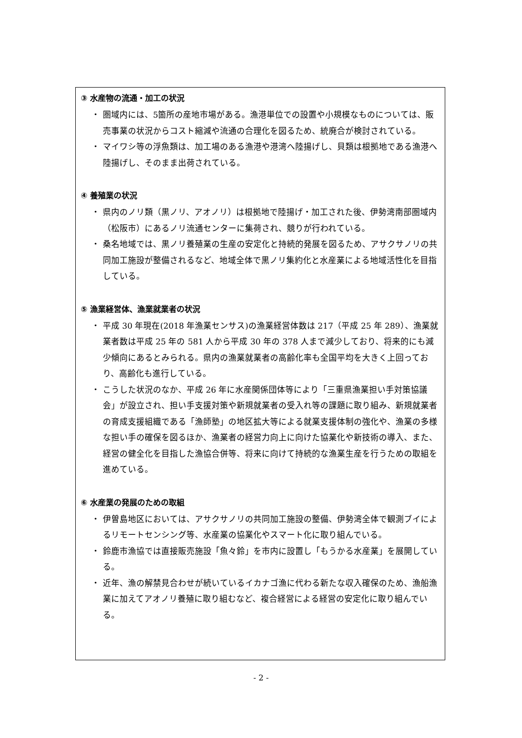③ 水産物の流通・加工の状況
・ 圏域内には、5箇所の産地市場がある。漁港単位での設置や小規模なものについては、販売事業の状況からコスト縮減や流通の合理化を図るため、統廃合が検討されている。
・ マイワシ等の浮魚類は、加工場のある漁港や港湾へ陸揚げし、貝類は根拠地である漁港へ陸揚げし、そのまま出荷されている。
④ 養殖業の状況
・ 県内のノリ類（黒ノリ、アオノリ）は根拠地で陸揚げ・加工された後、伊勢湾南部圏域内（松阪市）にあるノリ流通センターに集荷され、競りが行われている。
・ 桑名地域では、黒ノリ養殖業の生産の安定化と持続的発展を図るため、アサクサノリの共同加工施設が整備されるなど、地域全体で黒ノリ集約化と水産業による地域活性化を目指している。
⑤ 漁業経営体、漁業就業者の状況
・ 平成 30 年現在(2018 年漁業センサス)の漁業経営体数は 217（平成 25 年 289）、漁業就業者数は平成 25 年の 581 人から平成 30 年の 378 人まで減少しており、将来的にも減少傾向にあるとみられる。県内の漁業就業者の高齢化率も全国平均を大きく上回っており、高齢化も進行している。
・ こうした状況のなか、平成 26 年に水産関係団体等により「三重県漁業担い手対策協議会」が設立され、担い手支援対策や新規就業者の受入れ等の課題に取り組み、新規就業者の育成支援組織である「漁師塾」の地区拡大等による就業支援体制の強化や、漁業の多様な担い手の確保を図るほか、漁業者の経営力向上に向けた協業化や新技術の導入、また、経営の健全化を目指した漁協合併等、将来に向けて持続的な漁業生産を行うための取組を進めている。
⑥ 水産業の発展のための取組
・ 伊曽島地区においては、アサクサノリの共同加工施設の整備、伊勢湾全体で観測ブイによるリモートセンシング等、水産業の協業化やスマート化に取り組んでいる。
・ 鈴鹿市漁協では直接販売施設「魚々鈴」を市内に設置し「もうかる水産業」を展開している。
・ 近年、漁の解禁見合わせが続いているイカナゴ漁に代わる新たな収入確保のため、漁船漁業に加えてアオノリ養殖に取り組むなど、複合経営による経営の安定化に取り組んでいる。
- 2 -